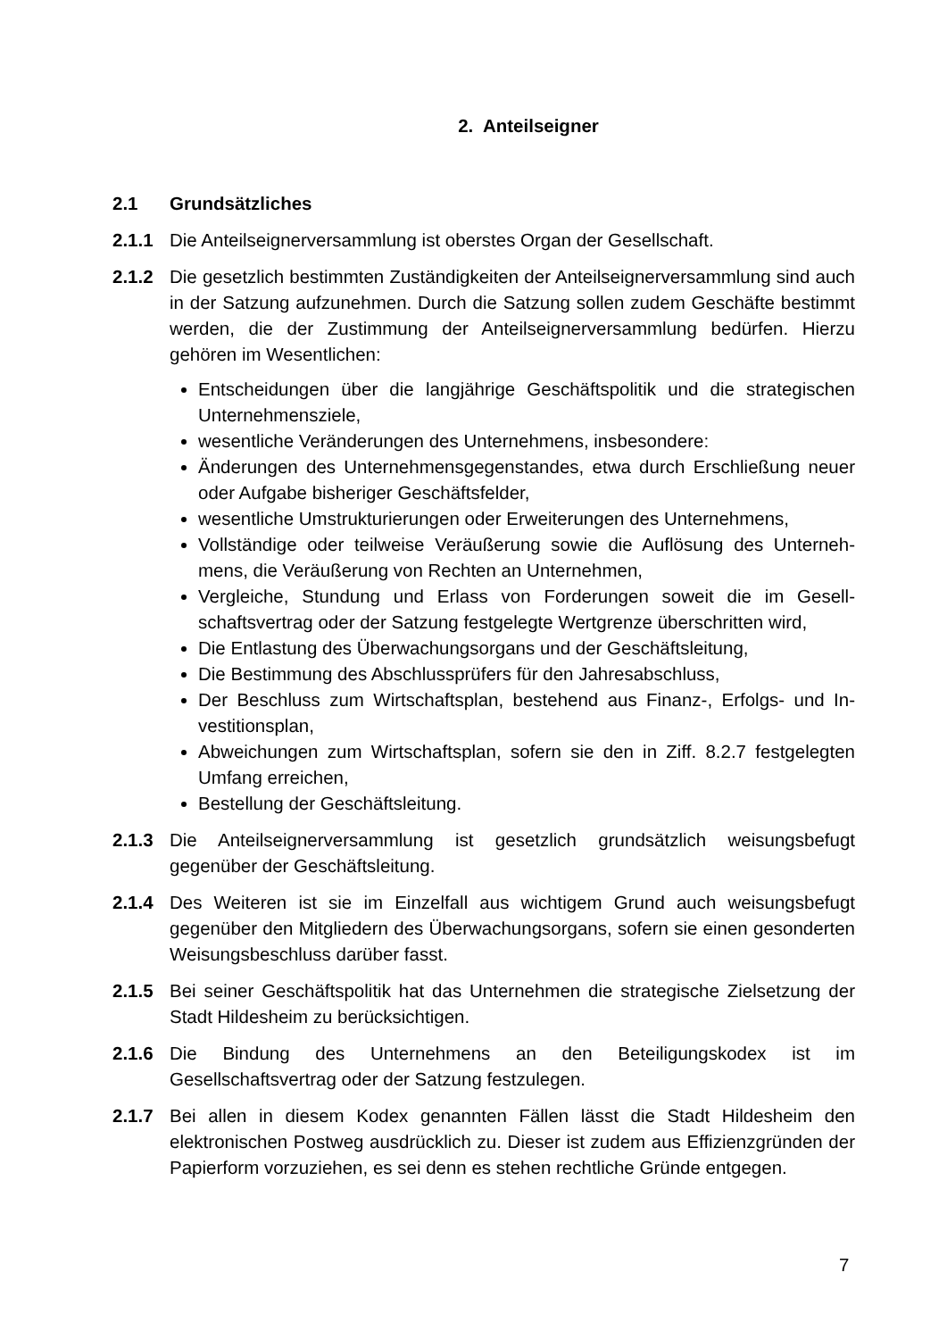2. Anteilseigner
2.1 Grundsätzliches
2.1.1 Die Anteilseignerversammlung ist oberstes Organ der Gesellschaft.
2.1.2 Die gesetzlich bestimmten Zuständigkeiten der Anteilseignerversammlung sind auch in der Satzung aufzunehmen. Durch die Satzung sollen zudem Geschäfte bestimmt werden, die der Zustimmung der Anteilseignerversammlung bedürfen. Hierzu gehören im Wesentlichen:
Entscheidungen über die langjährige Geschäftspolitik und die strategischen Unternehmensziele,
wesentliche Veränderungen des Unternehmens, insbesondere:
Änderungen des Unternehmensgegenstandes, etwa durch Erschließung neuer oder Aufgabe bisheriger Geschäftsfelder,
wesentliche Umstrukturierungen oder Erweiterungen des Unternehmens,
Vollständige oder teilweise Veräußerung sowie die Auflösung des Unterneh-mens, die Veräußerung von Rechten an Unternehmen,
Vergleiche, Stundung und Erlass von Forderungen soweit die im Gesell-schaftsvertrag oder der Satzung festgelegte Wertgrenze überschritten wird,
Die Entlastung des Überwachungsorgans und der Geschäftsleitung,
Die Bestimmung des Abschlussprüfers für den Jahresabschluss,
Der Beschluss zum Wirtschaftsplan, bestehend aus Finanz-, Erfolgs- und In-vestitionsplan,
Abweichungen zum Wirtschaftsplan, sofern sie den in Ziff. 8.2.7 festgelegten Umfang erreichen,
Bestellung der Geschäftsleitung.
2.1.3 Die Anteilseignerversammlung ist gesetzlich grundsätzlich weisungsbefugt gegenüber der Geschäftsleitung.
2.1.4 Des Weiteren ist sie im Einzelfall aus wichtigem Grund auch weisungsbefugt gegenüber den Mitgliedern des Überwachungsorgans, sofern sie einen gesonderten Weisungsbeschluss darüber fasst.
2.1.5 Bei seiner Geschäftspolitik hat das Unternehmen die strategische Zielsetzung der Stadt Hildesheim zu berücksichtigen.
2.1.6 Die Bindung des Unternehmens an den Beteiligungskodex ist im Gesellschaftsvertrag oder der Satzung festzulegen.
2.1.7 Bei allen in diesem Kodex genannten Fällen lässt die Stadt Hildesheim den elektronischen Postweg ausdrücklich zu. Dieser ist zudem aus Effizienzgründen der Papierform vorzuziehen, es sei denn es stehen rechtliche Gründe entgegen.
7